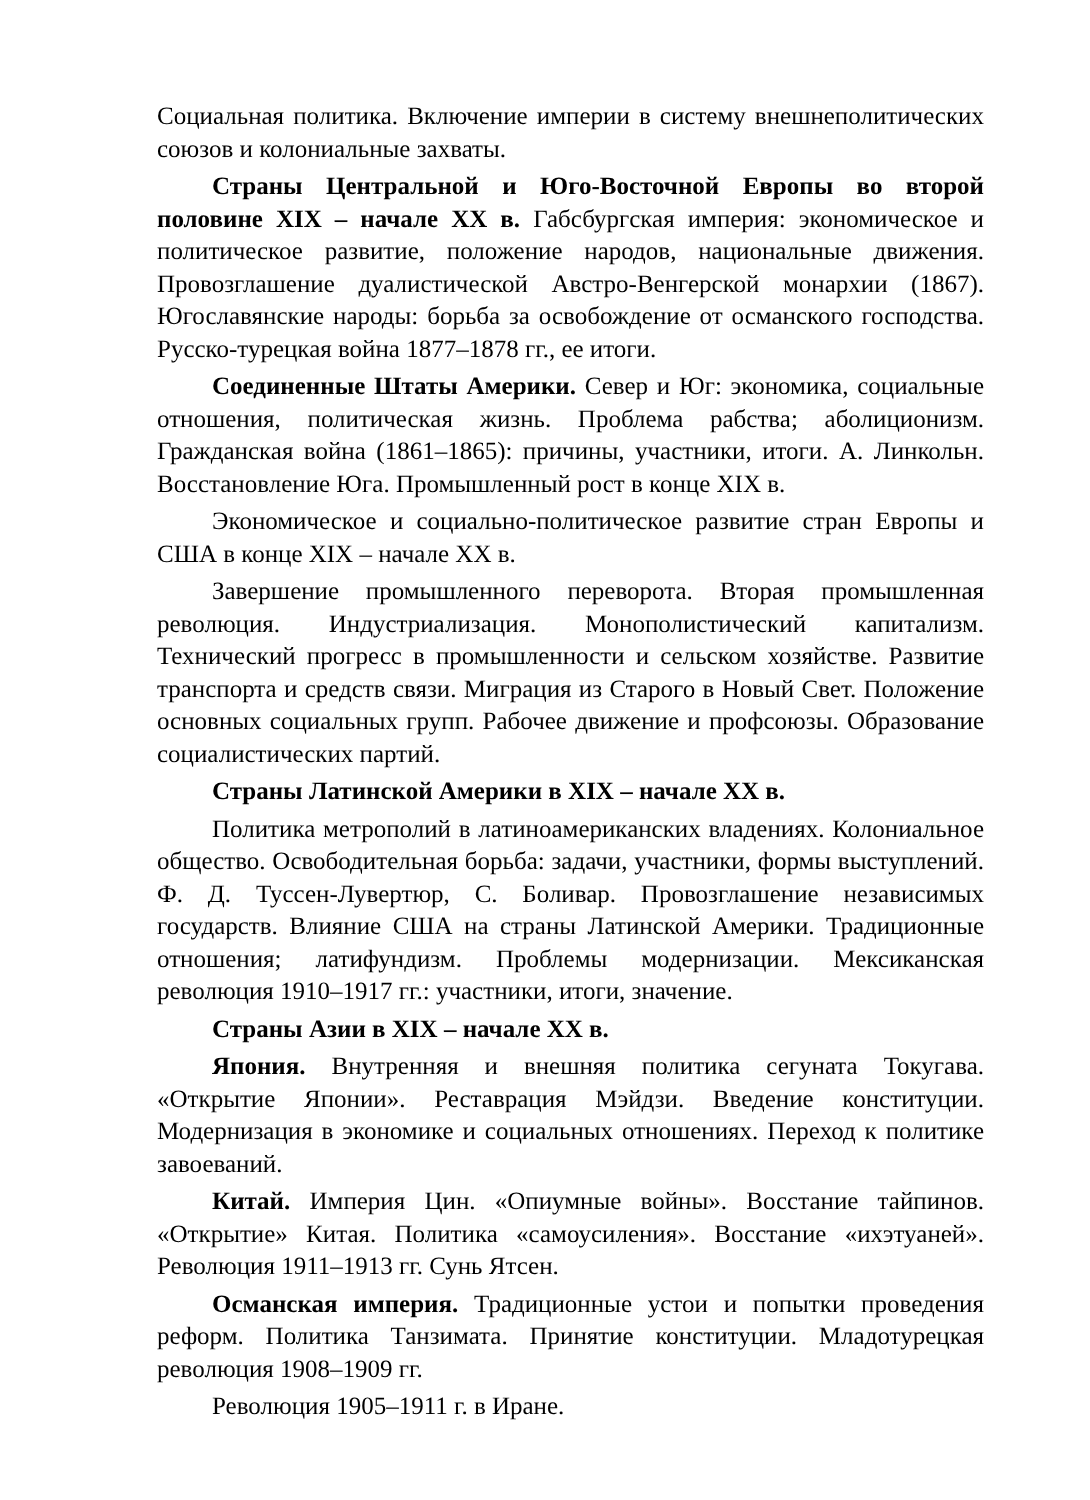Социальная политика. Включение империи в систему внешнеполитических союзов и колониальные захваты.
Страны Центральной и Юго-Восточной Европы во второй половине XIX – начале XX в. Габсбургская империя: экономическое и политическое развитие, положение народов, национальные движения. Провозглашение дуалистической Австро-Венгерской монархии (1867). Югославянские народы: борьба за освобождение от османского господства. Русско-турецкая война 1877–1878 гг., ее итоги.
Соединенные Штаты Америки. Север и Юг: экономика, социальные отношения, политическая жизнь. Проблема рабства; аболиционизм. Гражданская война (1861–1865): причины, участники, итоги. А. Линкольн. Восстановление Юга. Промышленный рост в конце XIX в.
Экономическое и социально-политическое развитие стран Европы и США в конце XIX – начале XX в.
Завершение промышленного переворота. Вторая промышленная революция. Индустриализация. Монополистический капитализм. Технический прогресс в промышленности и сельском хозяйстве. Развитие транспорта и средств связи. Миграция из Старого в Новый Свет. Положение основных социальных групп. Рабочее движение и профсоюзы. Образование социалистических партий.
Страны Латинской Америки в XIX – начале XX в.
Политика метрополий в латиноамериканских владениях. Колониальное общество. Освободительная борьба: задачи, участники, формы выступлений. Ф. Д. Туссен-Лувертюр, С. Боливар. Провозглашение независимых государств. Влияние США на страны Латинской Америки. Традиционные отношения; латифундизм. Проблемы модернизации. Мексиканская революция 1910–1917 гг.: участники, итоги, значение.
Страны Азии в XIX – начале XX в.
Япония. Внутренняя и внешняя политика сегуната Токугава. «Открытие Японии». Реставрация Мэйдзи. Введение конституции. Модернизация в экономике и социальных отношениях. Переход к политике завоеваний.
Китай. Империя Цин. «Опиумные войны». Восстание тайпинов. «Открытие» Китая. Политика «самоусиления». Восстание «ихэтуаней». Революция 1911–1913 гг. Сунь Ятсен.
Османская империя. Традиционные устои и попытки проведения реформ. Политика Танзимата. Принятие конституции. Младотурецкая революция 1908–1909 гг.
Революция 1905–1911 г. в Иране.